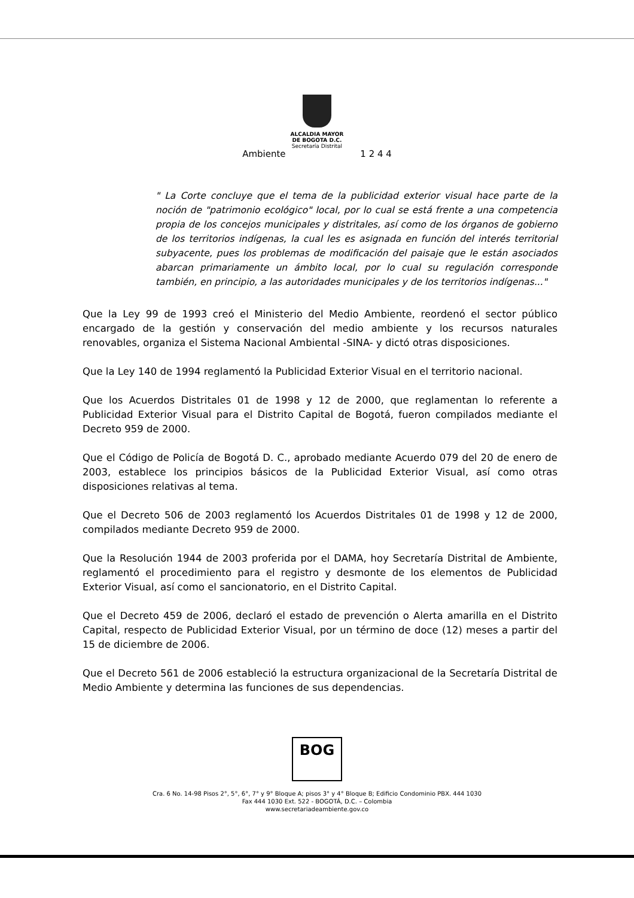ALCALDIA MAYOR
DE BOGOTA D.C.
Secretaría Distrital
Ambiente 1 2 4 4
" La Corte concluye que el tema de la publicidad exterior visual hace parte de la noción de "patrimonio ecológico" local, por lo cual se está frente a una competencia propia de los concejos municipales y distritales, así como de los órganos de gobierno de los territorios indígenas, la cual les es asignada en función del interés territorial subyacente, pues los problemas de modificación del paisaje que le están asociados abarcan primariamente un ámbito local, por lo cual su regulación corresponde también, en principio, a las autoridades municipales y de los territorios indígenas..."
Que la Ley 99 de 1993 creó el Ministerio del Medio Ambiente, reordenó el sector público encargado de la gestión y conservación del medio ambiente y los recursos naturales renovables, organiza el Sistema Nacional Ambiental -SINA- y dictó otras disposiciones.
Que la Ley 140 de 1994 reglamentó la Publicidad Exterior Visual en el territorio nacional.
Que los Acuerdos Distritales 01 de 1998 y 12 de 2000, que reglamentan lo referente a Publicidad Exterior Visual para el Distrito Capital de Bogotá, fueron compilados mediante el Decreto 959 de 2000.
Que el Código de Policía de Bogotá D. C., aprobado mediante Acuerdo 079 del 20 de enero de 2003, establece los principios básicos de la Publicidad Exterior Visual, así como otras disposiciones relativas al tema.
Que el Decreto 506 de 2003 reglamentó los Acuerdos Distritales 01 de 1998 y 12 de 2000, compilados mediante Decreto 959 de 2000.
Que la Resolución 1944 de 2003 proferida por el DAMA, hoy Secretaría Distrital de Ambiente, reglamentó el procedimiento para el registro y desmonte de los elementos de Publicidad Exterior Visual, así como el sancionatorio, en el Distrito Capital.
Que el Decreto 459 de 2006, declaró el estado de prevención o Alerta amarilla en el Distrito Capital, respecto de Publicidad Exterior Visual, por un término de doce (12) meses a partir del 15 de diciembre de 2006.
Que el Decreto 561 de 2006 estableció la estructura organizacional de la Secretaría Distrital de Medio Ambiente y determina las funciones de sus dependencias.
BOG
Cra. 6 No. 14-98 Pisos 2°, 5°, 6°, 7° y 9° Bloque A; pisos 3° y 4° Bloque B; Edificio Condominio PBX. 444 1030
Fax 444 1030 Ext. 522 - BOGOTÁ, D.C. – Colombia
www.secretariadeambiente.gov.co